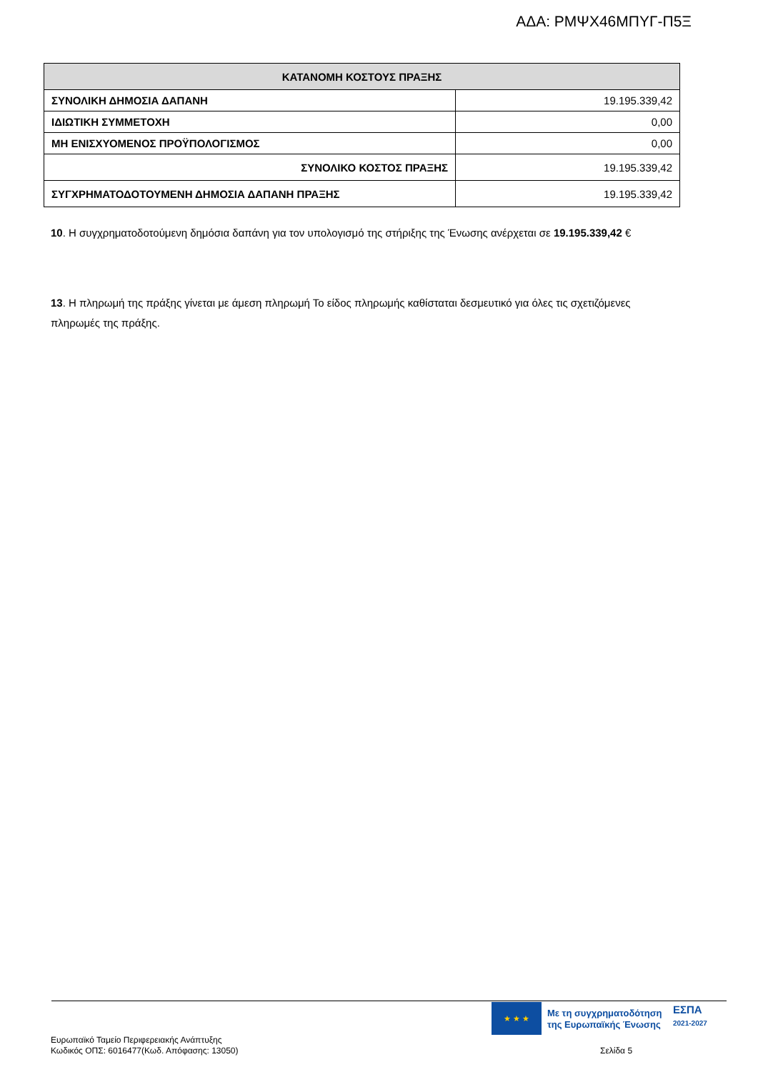ΑΔΑ: ΡΜΨΧ46ΜΠΥΓ-Π5Ξ
| ΚΑΤΑΝΟΜΗ ΚΟΣΤΟΥΣ ΠΡΑΞΗΣ | |
| --- | --- |
| ΣΥΝΟΛΙΚΗ ΔΗΜΟΣΙΑ ΔΑΠΑΝΗ | 19.195.339,42 |
| ΙΔΙΩΤΙΚΗ ΣΥΜΜΕΤΟΧΗ | 0,00 |
| ΜΗ ΕΝΙΣΧΥΟΜΕΝΟΣ ΠΡΟΫΠΟΛΟΓΙΣΜΟΣ | 0,00 |
| ΣΥΝΟΛΙΚΟ ΚΟΣΤΟΣ ΠΡΑΞΗΣ | 19.195.339,42 |
| ΣΥΓΧΡΗΜΑΤΟΔΟΤΟΥΜΕΝΗ ΔΗΜΟΣΙΑ ΔΑΠΑΝΗ ΠΡΑΞΗΣ | 19.195.339,42 |
10. Η συγχρηματοδοτούμενη δημόσια δαπάνη για τον υπολογισμό της στήριξης της Ένωσης ανέρχεται σε 19.195.339,42 €
13. Η πληρωμή της πράξης γίνεται με άμεση πληρωμή Το είδος πληρωμής καθίσταται δεσμευτικό για όλες τις σχετιζόμενες πληρωμές της πράξης.
★ ★ ★
Με τη συγχρηματοδότηση
της Ευρωπαϊκής Ένωσης
ΕΣΠΑ
2021-2027
Ευρωπαϊκό Ταμείο Περιφερειακής Ανάπτυξης
Κωδικός ΟΠΣ: 6016477(Κωδ. Απόφασης: 13050)
Σελίδα 5